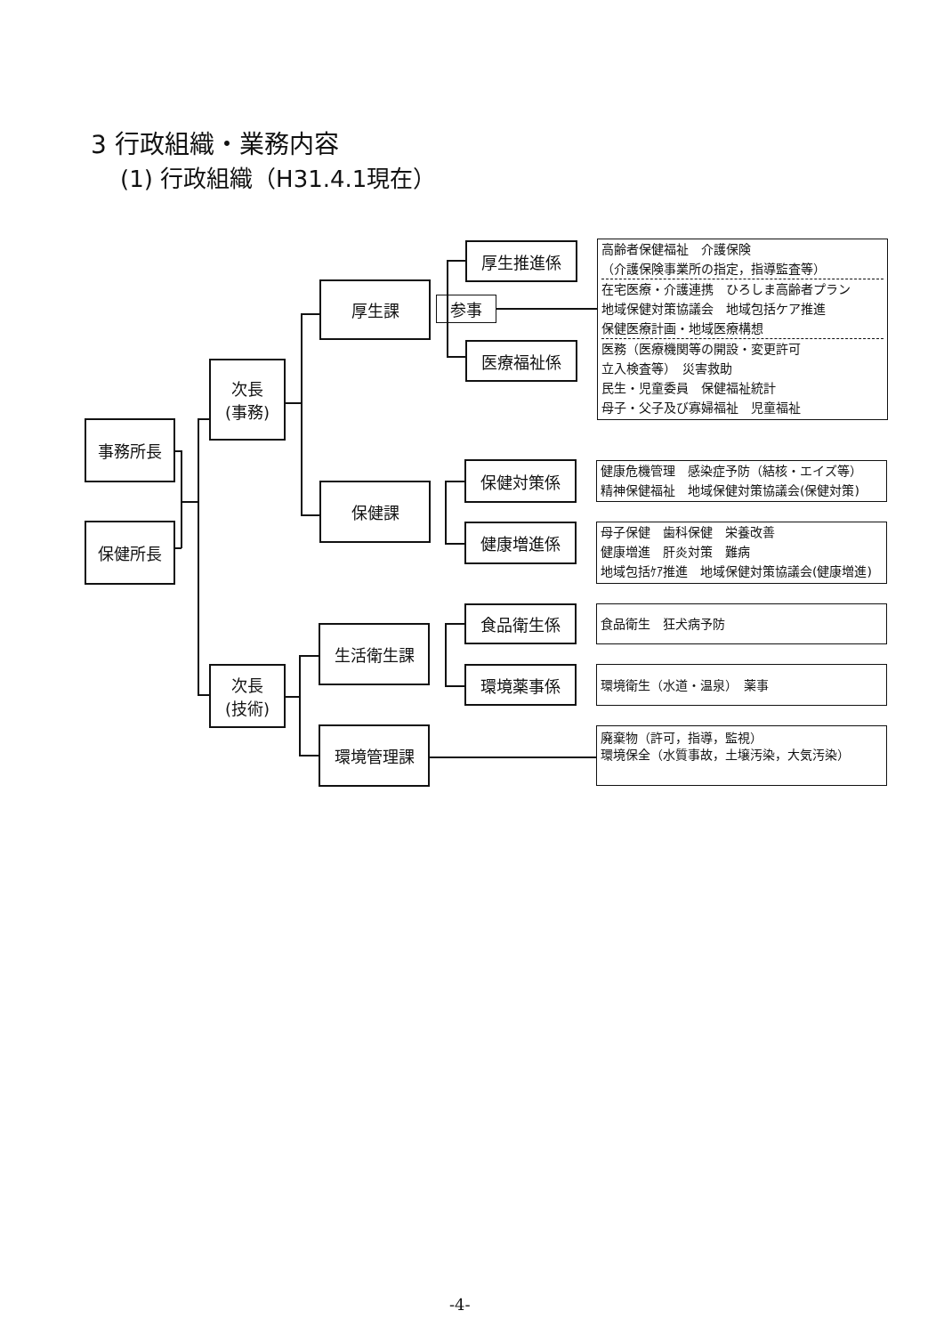3 行政組織・業務内容
(1) 行政組織（H31.4.1現在）
事務所長
保健所長
次長
(事務)
次長
(技術)
厚生課
参事
保健課
生活衛生課
環境管理課
厚生推進係
医療福祉係
保健対策係
健康増進係
食品衛生係
環境薬事係
高齢者保健福祉　介護保険
（介護保険事業所の指定，指導監査等）
在宅医療・介護連携　ひろしま高齢者プラン
地域保健対策協議会　地域包括ケア推進
保健医療計画・地域医療構想
医務（医療機関等の開設・変更許可
立入検査等）　災害救助
民生・児童委員　保健福祉統計
母子・父子及び寡婦福祉　児童福祉
健康危機管理　感染症予防（結核・エイズ等）
精神保健福祉　地域保健対策協議会(保健対策)
母子保健　歯科保健　栄養改善
健康増進　肝炎対策　難病
地域包括ｹｱ推進　地域保健対策協議会(健康増進)
食品衛生　狂犬病予防
環境衛生（水道・温泉）　薬事
廃棄物（許可，指導，監視）
環境保全（水質事故，土壌汚染，大気汚染）
-4-